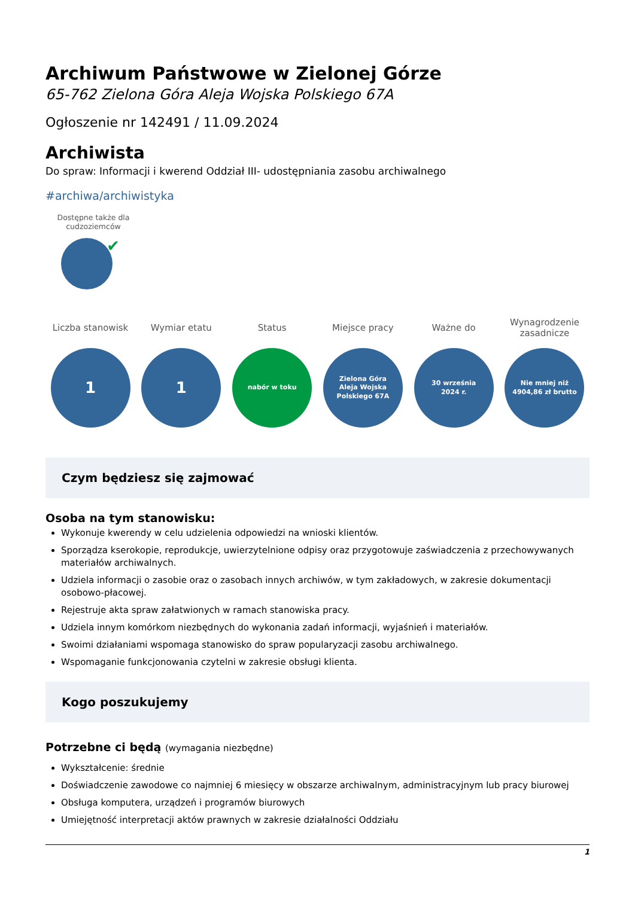Archiwum Państwowe w Zielonej Górze
65-762 Zielona Góra Aleja Wojska Polskiego 67A
Ogłoszenie nr 142491 / 11.09.2024
Archiwista
Do spraw: Informacji i kwerend Oddział III- udostępniania zasobu archiwalnego
#archiwa/archiwistyka
Dostępne także dla cudzoziemców
✔
Liczba stanowisk
1
Wymiar etatu
1
Status
nabór w toku
Miejsce pracy
Zielona Góra
Aleja Wojska
Polskiego 67A
Ważne do
30 września
2024 r.
Wynagrodzenie zasadnicze
Nie mniej niż
4904,86 zł brutto
Czym będziesz się zajmować
Osoba na tym stanowisku:
Wykonuje kwerendy w celu udzielenia odpowiedzi na wnioski klientów.
Sporządza kserokopie, reprodukcje, uwierzytelnione odpisy oraz przygotowuje zaświadczenia z przechowywanych materiałów archiwalnych.
Udziela informacji o zasobie oraz o zasobach innych archiwów, w tym zakładowych, w zakresie dokumentacji osobowo-płacowej.
Rejestruje akta spraw załatwionych w ramach stanowiska pracy.
Udziela innym komórkom niezbędnych do wykonania zadań informacji, wyjaśnień i materiałów.
Swoimi działaniami wspomaga stanowisko do spraw popularyzacji zasobu archiwalnego.
Wspomaganie funkcjonowania czytelni w zakresie obsługi klienta.
Kogo poszukujemy
Potrzebne ci będą (wymagania niezbędne)
Wykształcenie: średnie
Doświadczenie zawodowe co najmniej 6 miesięcy w obszarze archiwalnym, administracyjnym lub pracy biurowej
Obsługa komputera, urządzeń i programów biurowych
Umiejętność interpretacji aktów prawnych w zakresie działalności Oddziału
1